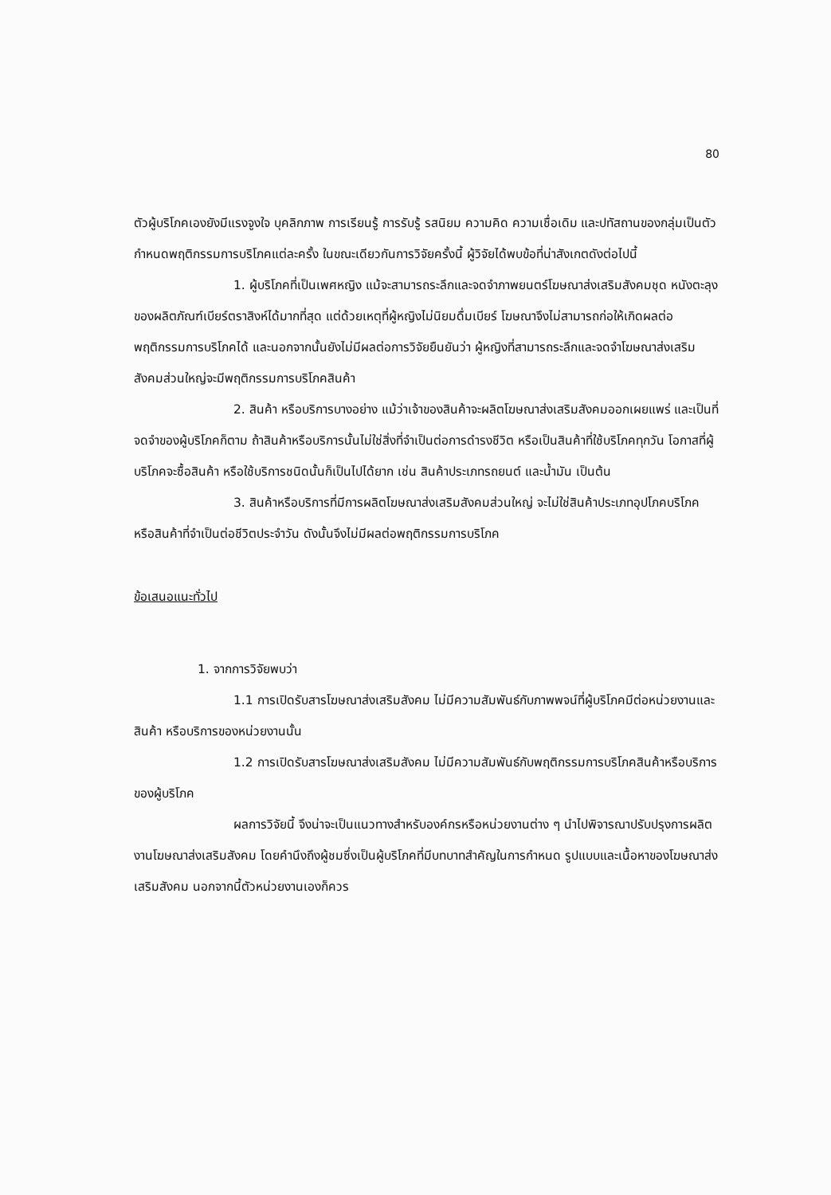80
ตัวผู้บริโภคเองยังมีแรงจูงใจ บุคลิกภาพ การเรียนรู้ การรับรู้ รสนิยม ความคิด ความเชื่อเดิม และปทัสถานของกลุ่มเป็นตัวกำหนดพฤติกรรมการบริโภคแต่ละครั้ง ในขณะเดียวกันการวิจัยครั้งนี้ ผู้วิจัยได้พบข้อที่น่าสังเกตดังต่อไปนี้
1. ผู้บริโภคที่เป็นเพศหญิง แม้จะสามารถระลึกและจดจำภาพยนตร์โฆษณาส่งเสริมสังคมชุด หนังตะลุง ของผลิตภัณฑ์เบียร์ตราสิงห์ได้มากที่สุด แต่ด้วยเหตุที่ผู้หญิงไม่นิยมดื่มเบียร์ โฆษณาจึงไม่สามารถก่อให้เกิดผลต่อพฤติกรรมการบริโภคได้ และนอกจากนั้นยังไม่มีผลต่อการวิจัยยืนยันว่า ผู้หญิงที่สามารถระลึกและจดจำโฆษณาส่งเสริมสังคมส่วนใหญ่จะมีพฤติกรรมการบริโภคสินค้า
2. สินค้า หรือบริการบางอย่าง แม้ว่าเจ้าของสินค้าจะผลิตโฆษณาส่งเสริมสังคมออกเผยแพร่ และเป็นที่จดจำของผู้บริโภคก็ตาม ถ้าสินค้าหรือบริการนั้นไม่ใช่สิ่งที่จำเป็นต่อการดำรงชีวิต หรือเป็นสินค้าที่ใช้บริโภคทุกวัน โอกาสที่ผู้บริโภคจะซื้อสินค้า หรือใช้บริการชนิดนั้นก็เป็นไปได้ยาก เช่น สินค้าประเภทรถยนต์ และน้ำมัน เป็นต้น
3. สินค้าหรือบริการที่มีการผลิตโฆษณาส่งเสริมสังคมส่วนใหญ่ จะไม่ใช่สินค้าประเภทอุปโภคบริโภค หรือสินค้าที่จำเป็นต่อชีวิตประจำวัน ดังนั้นจึงไม่มีผลต่อพฤติกรรมการบริโภค
ข้อเสนอแนะทั่วไป
1. จากการวิจัยพบว่า
1.1 การเปิดรับสารโฆษณาส่งเสริมสังคม ไม่มีความสัมพันธ์กับภาพพจน์ที่ผู้บริโภคมีต่อหน่วยงานและสินค้า หรือบริการของหน่วยงานนั้น
1.2 การเปิดรับสารโฆษณาส่งเสริมสังคม ไม่มีความสัมพันธ์กับพฤติกรรมการบริโภคสินค้าหรือบริการของผู้บริโภค
ผลการวิจัยนี้ จึงน่าจะเป็นแนวทางสำหรับองค์กรหรือหน่วยงานต่าง ๆ นำไปพิจารณาปรับปรุงการผลิตงานโฆษณาส่งเสริมสังคม โดยคำนึงถึงผู้ชมซึ่งเป็นผู้บริโภคที่มีบทบาทสำคัญในการกำหนด รูปแบบและเนื้อหาของโฆษณาส่งเสริมสังคม นอกจากนี้ตัวหน่วยงานเองก็ควร